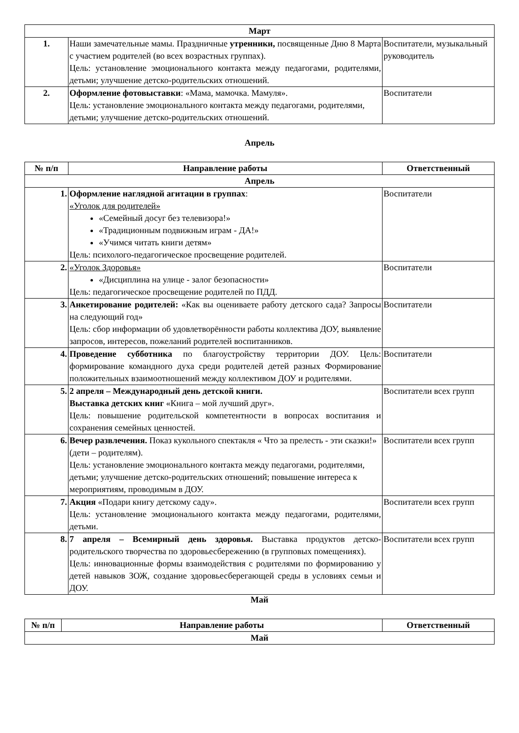| Март | | |
| --- | --- | --- |
| 1. | Наши замечательные мамы. Праздничные утренники, посвященные Дню 8 Марта с участием родителей (во всех возрастных группах). Цель: установление эмоционального контакта между педагогами, родителями, детьми; улучшение детско-родительских отношений. | Воспитатели, музыкальный руководитель |
| 2. | Оформление фотовыставки : «Мама, мамочка. Мамуля». Цель: установление эмоционального контакта между педагогами, родителями, детьми; улучшение детско-родительских отношений. | Воспитатели |
Апрель
| № п/п | Направление работы | Ответственный |
| --- | --- | --- |
| Апрель | | |
| 1. | Оформление наглядной агитации в группах : «Уголок для родителей» «Семейный досуг без телевизора!» «Традиционным подвижным играм - ДА!» «Учимся читать книги детям» Цель: психолого-педагогическое просвещение родителей. | Воспитатели |
| 2. | «Уголок Здоровья» «Дисциплина на улице - залог безопасности» Цель: педагогическое просвещение родителей по ПДД. | Воспитатели |
| 3. | Анкетирование родителей: «Как вы оцениваете работу детского сада? Запросы на следующий год» Цель: сбор информации об удовлетворённости работы коллектива ДОУ, выявление запросов, интересов, пожеланий родителей воспитанников. | Воспитатели |
| 4. | Проведение субботника по благоустройству территории ДОУ. Цель: формирование командного духа среди родителей детей разных Формирование положительных взаимоотношений между коллективом ДОУ и родителями. | Воспитатели |
| 5. | 2 апреля – Международный день детской книги. Выставка детских книг «Книга – мой лучший друг». Цель: повышение родительской компетентности в вопросах воспитания и сохранения семейных ценностей. | Воспитатели всех групп |
| 6. | Вечер развлечения. Показ кукольного спектакля « Что за прелесть - эти сказки!» (дети – родителям). Цель: установление эмоционального контакта между педагогами, родителями, детьми; улучшение детско-родительских отношений; повышение интереса к мероприятиям, проводимым в ДОУ. | Воспитатели всех групп |
| 7. | Акция «Подари книгу детскому саду». Цель: установление эмоционального контакта между педагогами, родителями, детьми. | Воспитатели всех групп |
| 8. | 7 апреля – Всемирный день здоровья. Выставка продуктов детско-родительского творчества по здоровьесбережению (в групповых помещениях). Цель: инновационные формы взаимодействия с родителями по формированию у детей навыков ЗОЖ, создание здоровьесберегающей среды в условиях семьи и ДОУ. | Воспитатели всех групп |
Май
| № п/п | Направление работы | Ответственный |
| --- | --- | --- |
| Май | | |